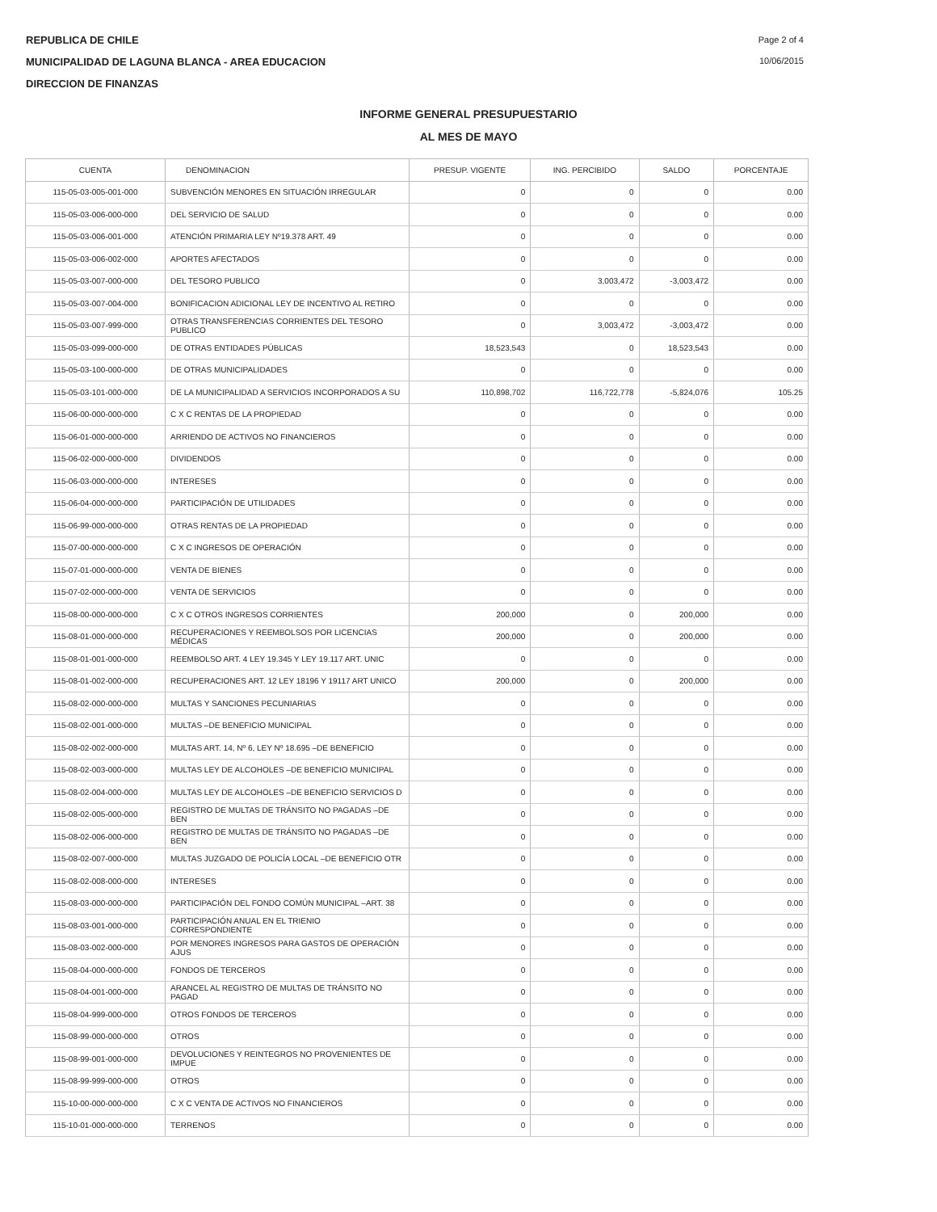REPUBLICA DE CHILE
MUNICIPALIDAD DE LAGUNA BLANCA - AREA EDUCACION
DIRECCION DE FINANZAS
Page 2 of 4
10/06/2015
INFORME GENERAL PRESUPUESTARIO
AL MES DE MAYO
| CUENTA | DENOMINACION | PRESUP. VIGENTE | ING. PERCIBIDO | SALDO | PORCENTAJE |
| --- | --- | --- | --- | --- | --- |
| 115-05-03-005-001-000 | SUBVENCIÓN MENORES EN SITUACIÓN IRREGULAR | 0 | 0 | 0 | 0.00 |
| 115-05-03-006-000-000 | DEL SERVICIO DE SALUD | 0 | 0 | 0 | 0.00 |
| 115-05-03-006-001-000 | ATENCIÓN PRIMARIA LEY Nº19.378 ART. 49 | 0 | 0 | 0 | 0.00 |
| 115-05-03-006-002-000 | APORTES AFECTADOS | 0 | 0 | 0 | 0.00 |
| 115-05-03-007-000-000 | DEL TESORO PUBLICO | 0 | 3,003,472 | -3,003,472 | 0.00 |
| 115-05-03-007-004-000 | BONIFICACION ADICIONAL LEY DE INCENTIVO AL RETIRO | 0 | 0 | 0 | 0.00 |
| 115-05-03-007-999-000 | OTRAS TRANSFERENCIAS CORRIENTES DEL TESORO PUBLICO | 0 | 3,003,472 | -3,003,472 | 0.00 |
| 115-05-03-099-000-000 | DE OTRAS ENTIDADES PÚBLICAS | 18,523,543 | 0 | 18,523,543 | 0.00 |
| 115-05-03-100-000-000 | DE OTRAS MUNICIPALIDADES | 0 | 0 | 0 | 0.00 |
| 115-05-03-101-000-000 | DE LA MUNICIPALIDAD A SERVICIOS INCORPORADOS A SU | 110,898,702 | 116,722,778 | -5,824,076 | 105.25 |
| 115-06-00-000-000-000 | C X C RENTAS DE LA PROPIEDAD | 0 | 0 | 0 | 0.00 |
| 115-06-01-000-000-000 | ARRIENDO DE ACTIVOS NO FINANCIEROS | 0 | 0 | 0 | 0.00 |
| 115-06-02-000-000-000 | DIVIDENDOS | 0 | 0 | 0 | 0.00 |
| 115-06-03-000-000-000 | INTERESES | 0 | 0 | 0 | 0.00 |
| 115-06-04-000-000-000 | PARTICIPACIÓN DE UTILIDADES | 0 | 0 | 0 | 0.00 |
| 115-06-99-000-000-000 | OTRAS RENTAS DE LA PROPIEDAD | 0 | 0 | 0 | 0.00 |
| 115-07-00-000-000-000 | C X C INGRESOS DE OPERACIÓN | 0 | 0 | 0 | 0.00 |
| 115-07-01-000-000-000 | VENTA DE BIENES | 0 | 0 | 0 | 0.00 |
| 115-07-02-000-000-000 | VENTA DE SERVICIOS | 0 | 0 | 0 | 0.00 |
| 115-08-00-000-000-000 | C X C OTROS INGRESOS CORRIENTES | 200,000 | 0 | 200,000 | 0.00 |
| 115-08-01-000-000-000 | RECUPERACIONES Y REEMBOLSOS POR LICENCIAS MÉDICAS | 200,000 | 0 | 200,000 | 0.00 |
| 115-08-01-001-000-000 | REEMBOLSO ART. 4 LEY 19.345 Y LEY 19.117 ART. UNIC | 0 | 0 | 0 | 0.00 |
| 115-08-01-002-000-000 | RECUPERACIONES ART. 12 LEY 18196 Y 19117 ART UNICO | 200,000 | 0 | 200,000 | 0.00 |
| 115-08-02-000-000-000 | MULTAS Y SANCIONES PECUNIARIAS | 0 | 0 | 0 | 0.00 |
| 115-08-02-001-000-000 | MULTAS –DE BENEFICIO MUNICIPAL | 0 | 0 | 0 | 0.00 |
| 115-08-02-002-000-000 | MULTAS ART. 14, Nº 6, LEY Nº 18.695 –DE BENEFICIO | 0 | 0 | 0 | 0.00 |
| 115-08-02-003-000-000 | MULTAS LEY DE ALCOHOLES –DE BENEFICIO MUNICIPAL | 0 | 0 | 0 | 0.00 |
| 115-08-02-004-000-000 | MULTAS LEY DE ALCOHOLES –DE BENEFICIO SERVICIOS D | 0 | 0 | 0 | 0.00 |
| 115-08-02-005-000-000 | REGISTRO DE MULTAS DE TRÁNSITO NO PAGADAS –DE BEN | 0 | 0 | 0 | 0.00 |
| 115-08-02-006-000-000 | REGISTRO DE MULTAS DE TRÁNSITO NO PAGADAS –DE BEN | 0 | 0 | 0 | 0.00 |
| 115-08-02-007-000-000 | MULTAS JUZGADO DE POLICÍA LOCAL –DE BENEFICIO OTR | 0 | 0 | 0 | 0.00 |
| 115-08-02-008-000-000 | INTERESES | 0 | 0 | 0 | 0.00 |
| 115-08-03-000-000-000 | PARTICIPACIÓN DEL FONDO COMÚN MUNICIPAL –ART. 38 | 0 | 0 | 0 | 0.00 |
| 115-08-03-001-000-000 | PARTICIPACIÓN ANUAL EN EL TRIENIO CORRESPONDIENTE | 0 | 0 | 0 | 0.00 |
| 115-08-03-002-000-000 | POR MENORES INGRESOS PARA GASTOS DE OPERACIÓN AJUS | 0 | 0 | 0 | 0.00 |
| 115-08-04-000-000-000 | FONDOS DE TERCEROS | 0 | 0 | 0 | 0.00 |
| 115-08-04-001-000-000 | ARANCEL AL REGISTRO DE MULTAS DE TRÁNSITO NO PAGAD | 0 | 0 | 0 | 0.00 |
| 115-08-04-999-000-000 | OTROS FONDOS DE TERCEROS | 0 | 0 | 0 | 0.00 |
| 115-08-99-000-000-000 | OTROS | 0 | 0 | 0 | 0.00 |
| 115-08-99-001-000-000 | DEVOLUCIONES Y REINTEGROS NO PROVENIENTES DE IMPUE | 0 | 0 | 0 | 0.00 |
| 115-08-99-999-000-000 | OTROS | 0 | 0 | 0 | 0.00 |
| 115-10-00-000-000-000 | C X C VENTA DE ACTIVOS NO FINANCIEROS | 0 | 0 | 0 | 0.00 |
| 115-10-01-000-000-000 | TERRENOS | 0 | 0 | 0 | 0.00 |